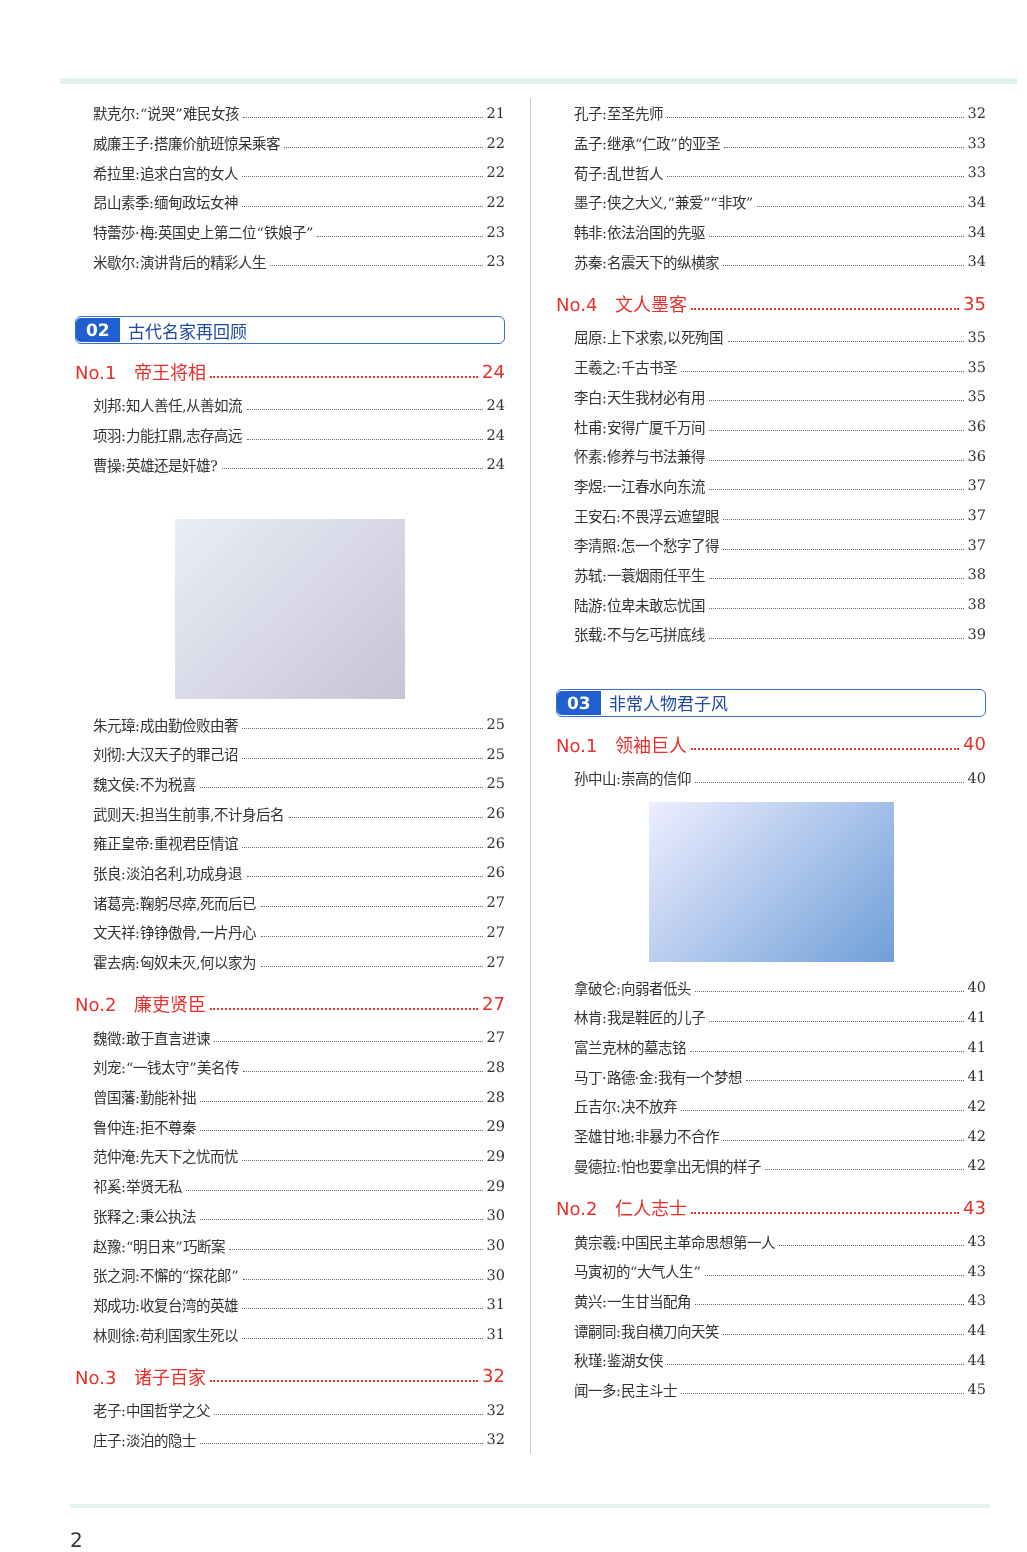默克尔:“说哭”难民女孩 21
威廉王子:搭廉价航班惊呆乘客 22
希拉里:追求白宫的女人 22
昂山素季:缅甸政坛女神 22
特蕾莎·梅:英国史上第二位“铁娘子” 23
米歇尔:演讲背后的精彩人生 23
02 古代名家再回顾
No.1 帝王将相 24
刘邦:知人善任,从善如流 24
项羽:力能扛鼎,志存高远 24
曹操:英雄还是奸雄? 24
朱元璋:成由勤俭败由奢 25
刘彻:大汉天子的罪己诏 25
魏文侯:不为税喜 25
武则天:担当生前事,不计身后名 26
雍正皇帝:重视君臣情谊 26
张良:淡泊名利,功成身退 26
诸葛亮:鞠躬尽瘁,死而后已 27
文天祥:铮铮傲骨,一片丹心 27
霍去病:匈奴未灭,何以家为 27
No.2 廉吏贤臣 27
魏徵:敢于直言进谏 27
刘宠:“一钱太守”美名传 28
曾国藩:勤能补拙 28
鲁仲连:拒不尊秦 29
范仲淹:先天下之忧而忧 29
祁奚:举贤无私 29
张释之:秉公执法 30
赵豫:“明日来”巧断案 30
张之洞:不懈的“探花郎” 30
郑成功:收复台湾的英雄 31
林则徐:苟利国家生死以 31
No.3 诸子百家 32
老子:中国哲学之父 32
庄子:淡泊的隐士 32
孔子:至圣先师 32
孟子:继承“仁政”的亚圣 33
荀子:乱世哲人 33
墨子:侠之大义,“兼爱”“非攻” 34
韩非:依法治国的先驱 34
苏秦:名震天下的纵横家 34
No.4 文人墨客 35
屈原:上下求索,以死殉国 35
王羲之:千古书圣 35
李白:天生我材必有用 35
杜甫:安得广厦千万间 36
怀素:修养与书法兼得 36
李煜:一江春水向东流 37
王安石:不畏浮云遮望眼 37
李清照:怎一个愁字了得 37
苏轼:一蓑烟雨任平生 38
陆游:位卑未敢忘忧国 38
张载:不与乞丐拼底线 39
03 非常人物君子风
No.1 领袖巨人 40
孙中山:崇高的信仰 40
拿破仑:向弱者低头 40
林肯:我是鞋匠的儿子 41
富兰克林的墓志铭 41
马丁·路德·金:我有一个梦想 41
丘吉尔:决不放弃 42
圣雄甘地:非暴力不合作 42
曼德拉:怕也要拿出无惧的样子 42
No.2 仁人志士 43
黄宗羲:中国民主革命思想第一人 43
马寅初的“大气人生” 43
黄兴:一生甘当配角 43
谭嗣同:我自横刀向天笑 44
秋瑾:鉴湖女侠 44
闻一多:民主斗士 45
2